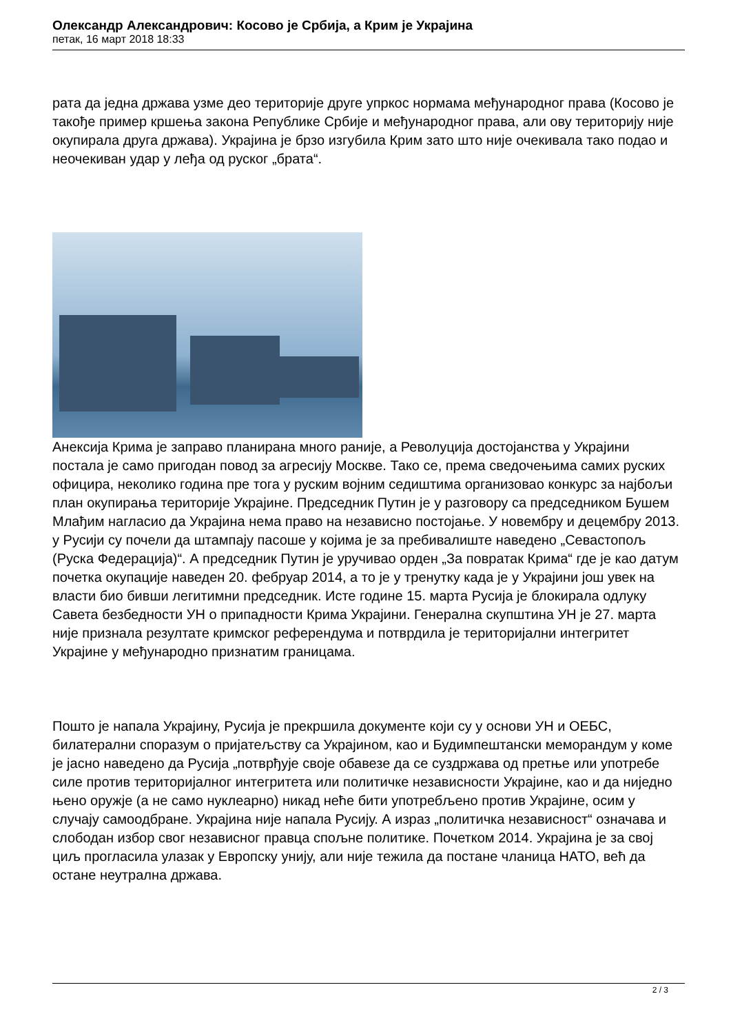Олександр Александрович: Косово је Србија, а Крим је Украјина
петак, 16 март 2018 18:33
рата да једна држава узме део територије друге упркос нормама међународног права (Косово је такође пример кршења закона Републике Србије и међународног права, али ову територију није окупирала друга држава). Украјина је брзо изгубила Крим зато што није очекивала тако подао и неочекиван удар у леђа од руског „брата“.
Анексија Крима је заправо планирана много раније, а Револуција достојанства у Украјини постала је само пригодан повод за агресију Москве. Тако се, према сведочењима самих руских официра, неколико година пре тога у руским војним седиштима организовао конкурс за најбољи план окупирања територије Украјине. Председник Путин је у разговору са председником Бушем Млађим нагласио да Украјина нема право на независно постојање. У новембру и децембру 2013. у Русији су почели да штампају пасоше у којима је за пребивалиште наведено „Севастопољ (Руска Федерација)“. А председник Путин је уручивао орден „За повратак Крима“ где је као датум почетка окупације наведен 20. фебруар 2014, а то је у тренутку када је у Украјини још увек на власти био бивши легитимни председник. Исте године 15. марта Русија је блокирала одлуку Савета безбедности УН о припадности Крима Украјини. Генерална скупштина УН је 27. марта није признала резултате кримског референдума и потврдила је територијални интегритет Украјине у међународно признатим границама.
Пошто је напала Украјину, Русија је прекршила документе који су у основи УН и ОЕБС, билатерални споразум о пријатељству са Украјином, као и Будимпештански меморандум у коме је јасно наведено да Русија „потврђује своје обавезе да се суздржава од претње или употребе силе против територијалног интегритета или политичке независности Украјине, као и да ниједно њено оружје (а не само нуклеарно) никад неће бити употребљено против Украјине, осим у случају самоодбране. Украјина није напала Русију. А израз „политичка независност“ означава и слободан избор свог независног правца спољне политике. Почетком 2014. Украјина је за свој циљ прогласила улазак у Европску унију, али није тежила да постане чланица НАТО, већ да остане неутрална држава.
2 / 3